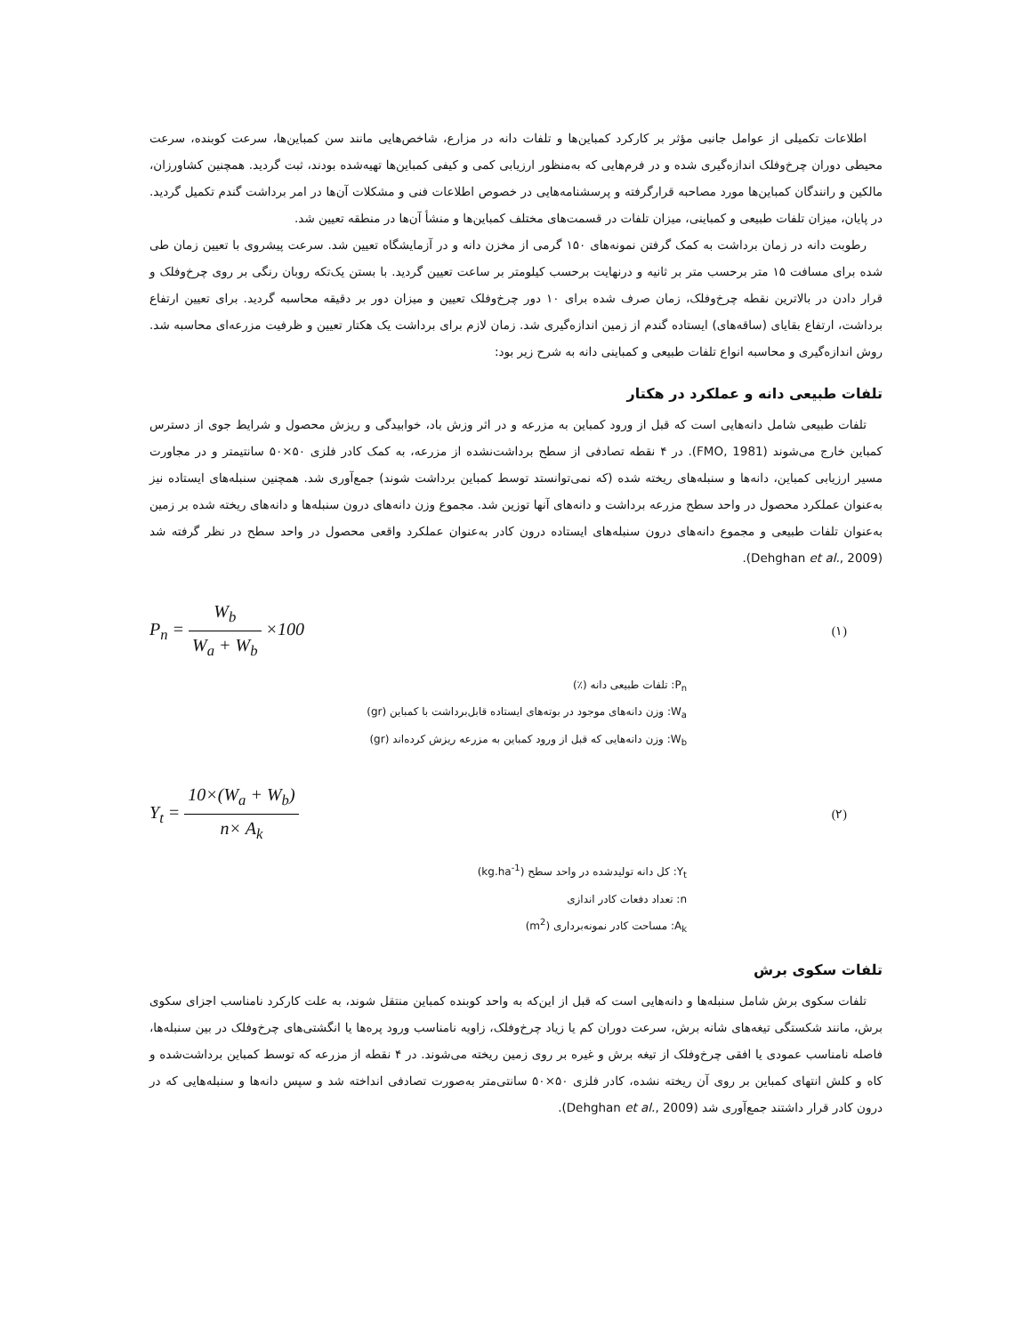اطلاعات تکمیلی از عوامل جانبی مؤثر بر کارکرد کمباین‌ها و تلفات دانه در مزارع، شاخص‌هایی مانند سن کمباین‌ها، سرعت کوبنده، سرعت محیطی دوران چرخ‌وفلک اندازه‌گیری شده و در فرم‌هایی که به‌منظور ارزیابی کمی و کیفی کمباین‌ها تهیه‌شده بودند، ثبت گردید. همچنین کشاورزان، مالکین و رانندگان کمباین‌ها مورد مصاحبه قرارگرفته و پرسشنامه‌هایی در خصوص اطلاعات فنی و مشکلات آن‌ها در امر برداشت گندم تکمیل گردید. در پایان، میزان تلفات طبیعی و کمباینی، میزان تلفات در قسمت‌های مختلف کمباین‌ها و منشأ آن‌ها در منطقه تعیین شد.
رطوبت دانه در زمان برداشت به کمک گرفتن نمونه‌های ۱۵۰ گرمی از مخزن دانه و در آزمایشگاه تعیین شد. سرعت پیشروی با تعیین زمان طی شده برای مسافت ۱۵ متر برحسب متر بر ثانیه و درنهایت برحسب کیلومتر بر ساعت تعیین گردید. با بستن یک‌تکه روبان رنگی بر روی چرخ‌وفلک و قرار دادن در بالاترین نقطه چرخ‌وفلک، زمان صرف شده برای ۱۰ دور چرخ‌وفلک تعیین و میزان دور بر دقیقه محاسبه گردید. برای تعیین ارتفاع برداشت، ارتفاع بقایای (ساقه‌های) ایستاده گندم از زمین اندازه‌گیری شد. زمان لازم برای برداشت یک هکتار تعیین و ظرفیت مزرعه‌ای محاسبه شد. روش اندازه‌گیری و محاسبه انواع تلفات طبیعی و کمباینی دانه به شرح زیر بود:
تلفات طبیعی دانه و عملکرد در هکتار
تلفات طبیعی شامل دانه‌هایی است که قبل از ورود کمباین به مزرعه و در اثر وزش باد، خوابیدگی و ریزش محصول و شرایط جوی از دسترس کمباین خارج می‌شوند (FMO, 1981). در ۴ نقطه تصادفی از سطح برداشت‌نشده از مزرعه، به کمک کادر فلزی ۵۰×۵۰ سانتیمتر و در مجاورت مسیر ارزیابی کمباین، دانه‌ها و سنبله‌های ریخته شده (که نمی‌توانستد توسط کمباین برداشت شوند) جمع‌آوری شد. همچنین سنبله‌های ایستاده نیز به‌عنوان عملکرد محصول در واحد سطح مزرعه برداشت و دانه‌های آنها توزین شد. مجموع وزن دانه‌های درون سنبله‌ها و دانه‌های ریخته شده بر زمین به‌عنوان تلفات طبیعی و مجموع دانه‌های درون سنبله‌های ایستاده درون کادر به‌عنوان عملکرد واقعی محصول در واحد سطح در نظر گرفته شد (Dehghan et al., 2009).
P<sub>n</sub> = W<sub>b</sub> W<sub>a</sub> + W<sub>b</sub> ×100
(۱)
P<sub>n</sub>: تلفات طبیعی دانه (٪)
W<sub>a</sub>: وزن دانه‌های موجود در بوته‌های ایستاده قابل‌برداشت با کمباین (gr)
W<sub>b</sub>: وزن دانه‌هایی که قبل از ورود کمباین به مزرعه ریزش کرده‌اند (gr)
Y<sub>t</sub> = 10×(W<sub>a</sub> + W<sub>b</sub>) n× A<sub>k</sub>
(۲)
Y<sub>t</sub>: کل دانه تولیدشده در واحد سطح (kg.ha<sup>-1</sup>)
n: تعداد دفعات کادر اندازی
A<sub>k</sub>: مساحت کادر نمونه‌برداری (m<sup>2</sup>)
تلفات سکوی برش
تلفات سکوی برش شامل سنبله‌ها و دانه‌هایی است که قبل از این‌که به واحد کوبنده کمباین منتقل شوند، به علت کارکرد نامناسب اجزای سکوی برش، مانند شکستگی تیغه‌های شانه برش، سرعت دوران کم یا زیاد چرخ‌وفلک، زاویه نامناسب ورود پره‌ها یا انگشتی‌های چرخ‌وفلک در بین سنبله‌ها، فاصله نامناسب عمودی یا افقی چرخ‌وفلک از تیغه برش و غیره بر روی زمین ریخته می‌شوند. در ۴ نقطه از مزرعه که توسط کمباین برداشت‌شده و کاه و کلش انتهای کمباین بر روی آن ریخته نشده، کادر فلزی ۵۰×۵۰ سانتی‌متر به‌صورت تصادفی انداخته شد و سپس دانه‌ها و سنبله‌هایی که در درون کادر قرار داشتند جمع‌آوری شد (Dehghan et al., 2009).